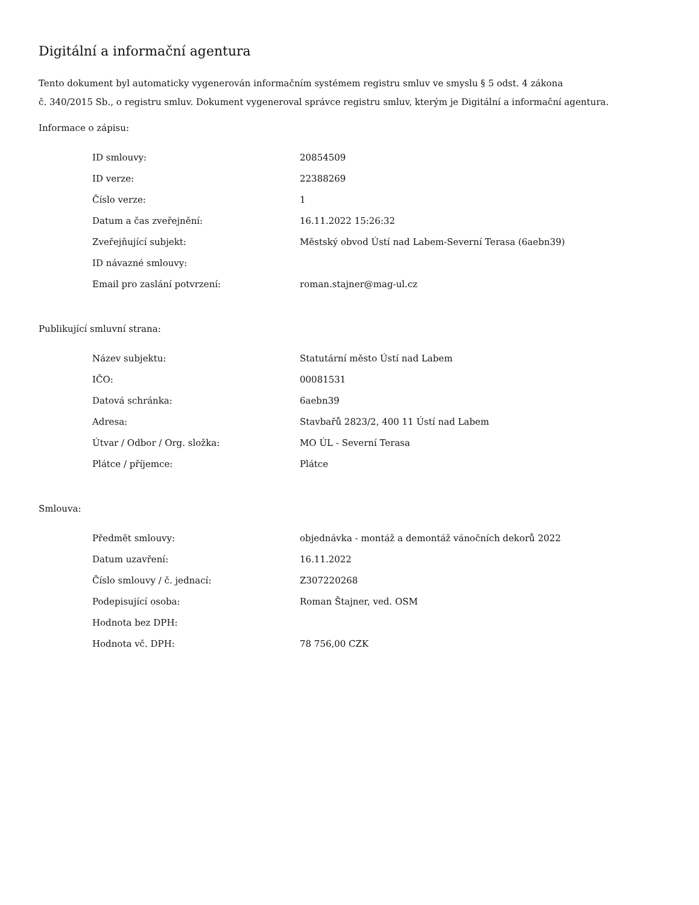Digitální a informační agentura
Tento dokument byl automaticky vygenerován informačním systémem registru smluv ve smyslu § 5 odst. 4 zákona
č. 340/2015 Sb., o registru smluv. Dokument vygeneroval správce registru smluv, kterým je Digitální a informační agentura.
Informace o zápisu:
| ID smlouvy: | 20854509 |
| ID verze: | 22388269 |
| Číslo verze: | 1 |
| Datum a čas zveřejnění: | 16.11.2022 15:26:32 |
| Zveřejňující subjekt: | Městský obvod Ústí nad Labem-Severní Terasa (6aebn39) |
| ID návazné smlouvy: | |
| Email pro zaslání potvrzení: | roman.stajner@mag-ul.cz |
Publikující smluvní strana:
| Název subjektu: | Statutární město Ústí nad Labem |
| IČO: | 00081531 |
| Datová schránka: | 6aebn39 |
| Adresa: | Stavbařů 2823/2, 400 11 Ústí nad Labem |
| Útvar / Odbor / Org. složka: | MO ÚL - Severní Terasa |
| Plátce / příjemce: | Plátce |
Smlouva:
| Předmět smlouvy: | objednávka - montáž a demontáž vánočních dekorů 2022 |
| Datum uzavření: | 16.11.2022 |
| Číslo smlouvy / č. jednací: | Z307220268 |
| Podepisující osoba: | Roman Štajner, ved. OSM |
| Hodnota bez DPH: | |
| Hodnota vč. DPH: | 78 756,00 CZK |